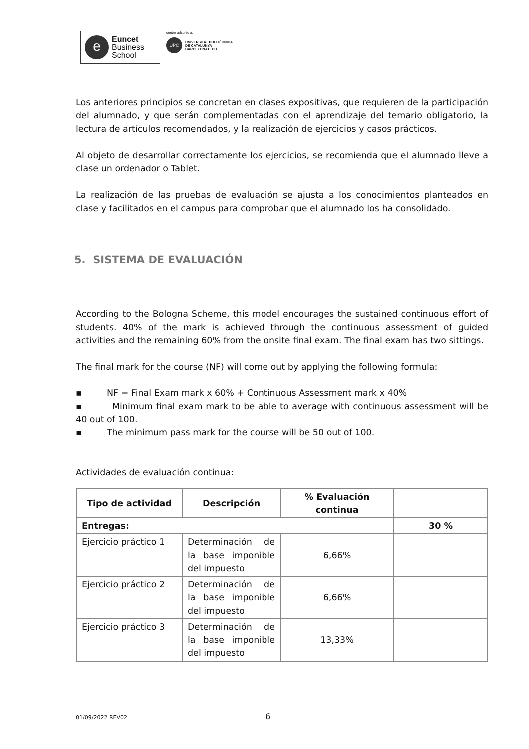e
Euncet
Business
School
centro adscrito a:
UPC
UNIVERSITAT POLITÈCNICA
DE CATALUNYA
BARCELONATECH
Los anteriores principios se concretan en clases expositivas, que requieren de la participación del alumnado, y que serán complementadas con el aprendizaje del temario obligatorio, la lectura de artículos recomendados, y la realización de ejercicios y casos prácticos.
Al objeto de desarrollar correctamente los ejercicios, se recomienda que el alumnado lleve a clase un ordenador o Tablet.
La realización de las pruebas de evaluación se ajusta a los conocimientos planteados en clase y facilitados en el campus para comprobar que el alumnado los ha consolidado.
5. SISTEMA DE EVALUACIÓN
According to the Bologna Scheme, this model encourages the sustained continuous effort of students. 40% of the mark is achieved through the continuous assessment of guided activities and the remaining 60% from the onsite final exam. The final exam has two sittings.
The final mark for the course (NF) will come out by applying the following formula:
▪ NF = Final Exam mark x 60% + Continuous Assessment mark x 40%
▪ Minimum final exam mark to be able to average with continuous assessment will be 40 out of 100.
▪ The minimum pass mark for the course will be 50 out of 100.
Actividades de evaluación continua:
| Tipo de actividad | Descripción | % Evaluación continua | |
| --- | --- | --- | --- |
| Entregas: | | | 30 % |
| Ejercicio práctico 1 | Determinación de la base imponible del impuesto | 6,66% | |
| Ejercicio práctico 2 | Determinación de la base imponible del impuesto | 6,66% | |
| Ejercicio práctico 3 | Determinación de la base imponible del impuesto | 13,33% | |
01/09/2022 REV02 6